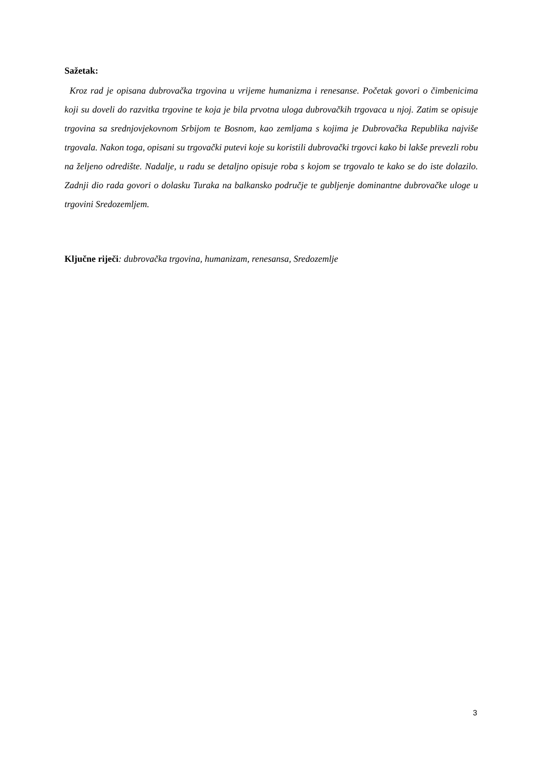Sažetak:
Kroz rad je opisana dubrovačka trgovina u vrijeme humanizma i renesanse. Početak govori o čimbenicima koji su doveli do razvitka trgovine te koja je bila prvotna uloga dubrovačkih trgovaca u njoj. Zatim se opisuje trgovina sa srednjovjekovnom Srbijom te Bosnom, kao zemljama s kojima je Dubrovačka Republika najviše trgovala. Nakon toga, opisani su trgovački putevi koje su koristili dubrovački trgovci kako bi lakše prevezli robu na željeno odredište. Nadalje, u radu se detaljno opisuje roba s kojom se trgovalo te kako se do iste dolazilo. Zadnji dio rada govori o dolasku Turaka na balkansko područje te gubljenje dominantne dubrovačke uloge u trgovini Sredozemljem.
Ključne riječi: dubrovačka trgovina, humanizam, renesansa, Sredozemlje
3